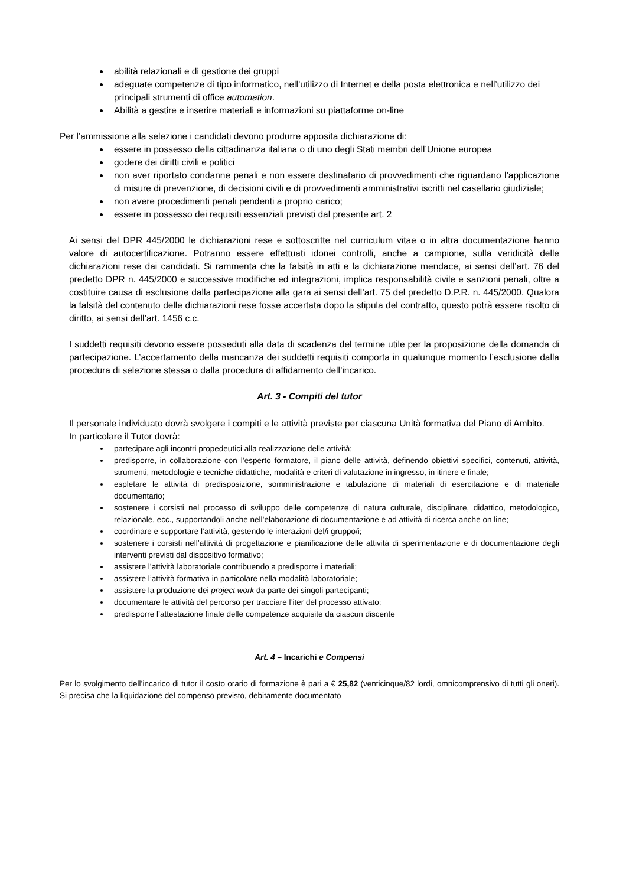abilità relazionali e di gestione dei gruppi
adeguate competenze di tipo informatico, nell’utilizzo di Internet e della posta elettronica e nell’utilizzo dei principali strumenti di office automation.
Abilità a gestire e inserire materiali e informazioni su piattaforme on-line
Per l’ammissione alla selezione i candidati devono produrre apposita dichiarazione di:
essere in possesso della cittadinanza italiana o di uno degli Stati membri dell’Unione europea
godere dei diritti civili e politici
non aver riportato condanne penali e non essere destinatario di provvedimenti che riguardano l’applicazione di misure di prevenzione, di decisioni civili e di provvedimenti amministrativi iscritti nel casellario giudiziale;
non avere procedimenti penali pendenti a proprio carico;
essere in possesso dei requisiti essenziali previsti dal presente art. 2
Ai sensi del DPR 445/2000 le dichiarazioni rese e sottoscritte nel curriculum vitae o in altra documentazione hanno valore di autocertificazione. Potranno essere effettuati idonei controlli, anche a campione, sulla veridicità delle dichiarazioni rese dai candidati. Si rammenta che la falsità in atti e la dichiarazione mendace, ai sensi dell’art. 76 del predetto DPR n. 445/2000 e successive modifiche ed integrazioni, implica responsabilità civile e sanzioni penali, oltre a costituire causa di esclusione dalla partecipazione alla gara ai sensi dell’art. 75 del predetto D.P.R. n. 445/2000. Qualora la falsità del contenuto delle dichiarazioni rese fosse accertata dopo la stipula del contratto, questo potrà essere risolto di diritto, ai sensi dell’art. 1456 c.c.
I suddetti requisiti devono essere posseduti alla data di scadenza del termine utile per la proposizione della domanda di partecipazione. L’accertamento della mancanza dei suddetti requisiti comporta in qualunque momento l’esclusione dalla procedura di selezione stessa o dalla procedura di affidamento dell’incarico.
Art. 3 - Compiti del tutor
Il personale individuato dovrà svolgere i compiti e le attività previste per ciascuna Unità formativa del Piano di Ambito.
In particolare il Tutor dovrà:
partecipare agli incontri propedeutici alla realizzazione delle attività;
predisporre, in collaborazione con l’esperto formatore, il piano delle attività, definendo obiettivi specifici, contenuti, attività, strumenti, metodologie e tecniche didattiche, modalità e criteri di valutazione in ingresso, in itinere e finale;
espletare le attività di predisposizione, somministrazione e tabulazione di materiali di esercitazione e di materiale documentario;
sostenere i corsisti nel processo di sviluppo delle competenze di natura culturale, disciplinare, didattico, metodologico, relazionale, ecc., supportandoli anche nell’elaborazione di documentazione e ad attività di ricerca anche on line;
coordinare e supportare l’attività, gestendo le interazioni del/i gruppo/i;
sostenere i corsisti nell’attività di progettazione e pianificazione delle attività di sperimentazione e di documentazione degli interventi previsti dal dispositivo formativo;
assistere l’attività laboratoriale contribuendo a predisporre i materiali;
assistere l’attività formativa in particolare nella modalità laboratoriale;
assistere la produzione dei project work da parte dei singoli partecipanti;
documentare le attività del percorso per tracciare l’iter del processo attivato;
predisporre l’attestazione finale delle competenze acquisite da ciascun discente
Art. 4 – Incarichi e Compensi
Per lo svolgimento dell’incarico di tutor il costo orario di formazione è pari a € 25,82 (venticinque/82 lordi, omnicomprensivo di tutti gli oneri). Si precisa che la liquidazione del compenso previsto, debitamente documentato